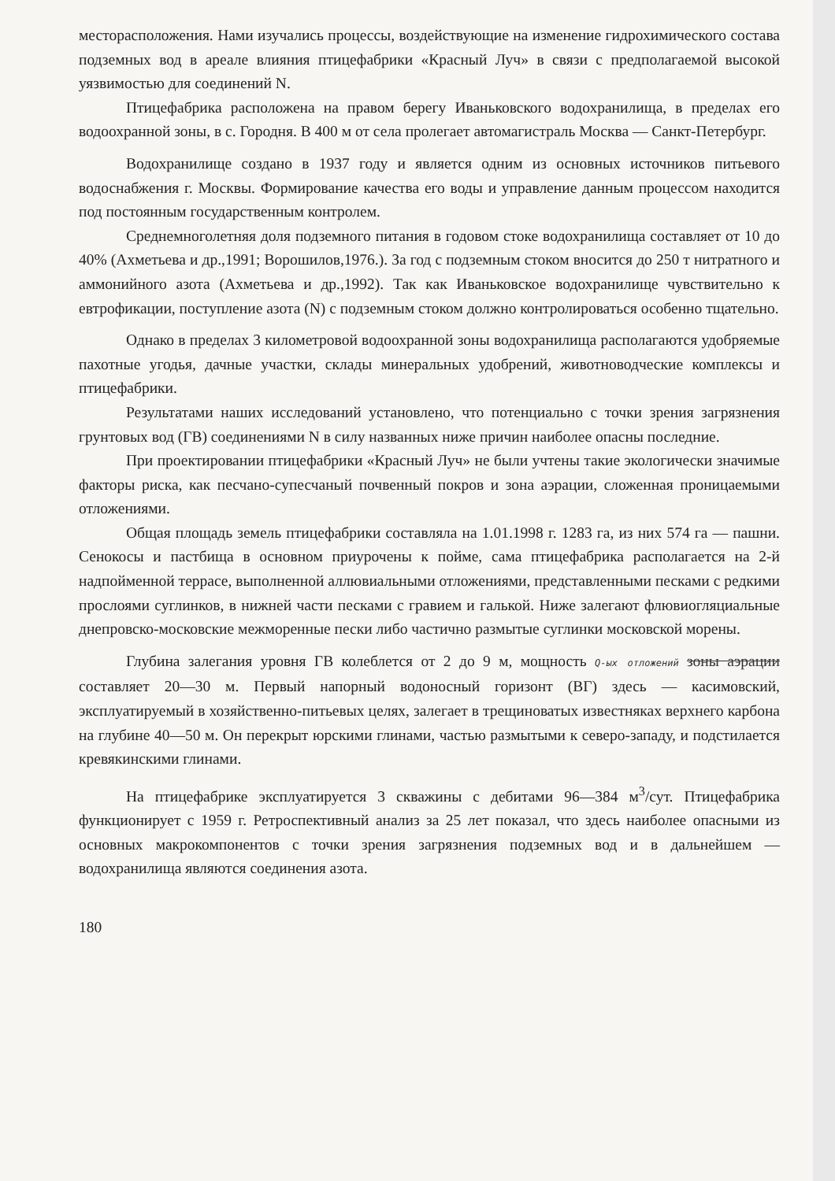месторасположения. Нами изучались процессы, воздействующие на изменение гидрохимического состава подземных вод в ареале влияния птицефабрики «Красный Луч» в связи с предполагаемой высокой уязвимостью для соединений N.
Птицефабрика расположена на правом берегу Иваньковского водохранилища, в пределах его водоохранной зоны, в с. Городня. В 400 м от села пролегает автомагистраль Москва — Санкт-Петербург.
Водохранилище создано в 1937 году и является одним из основных источников питьевого водоснабжения г. Москвы. Формирование качества его воды и управление данным процессом находится под постоянным государственным контролем.
Среднемноголетняя доля подземного питания в годовом стоке водохранилища составляет от 10 до 40% (Ахметьева и др.,1991; Ворошилов,1976.). За год с подземным стоком вносится до 250 т нитратного и аммонийного азота (Ахметьева и др.,1992). Так как Иваньковское водохранилище чувствительно к евтрофикации, поступление азота (N) с подземным стоком должно контролироваться особенно тщательно.
Однако в пределах 3 километровой водоохранной зоны водохранилища располагаются удобряемые пахотные угодья, дачные участки, склады минеральных удобрений, животноводческие комплексы и птицефабрики.
Результатами наших исследований установлено, что потенциально с точки зрения загрязнения грунтовых вод (ГВ) соединениями N в силу названных ниже причин наиболее опасны последние.
При проектировании птицефабрики «Красный Луч» не были учтены такие экологически значимые факторы риска, как песчано-супесчаный почвенный покров и зона аэрации, сложенная проницаемыми отложениями.
Общая площадь земель птицефабрики составляла на 1.01.1998 г. 1283 га, из них 574 га — пашни. Сенокосы и пастбища в основном приурочены к пойме, сама птицефабрика располагается на 2-й надпойменной террасе, выполненной аллювиальными отложениями, представленными песками с редкими прослоями суглинков, в нижней части песками с гравием и галькой. Ниже залегают флювиогляциальные днепровско-московские межморенные пески либо частично размытые суглинки московской морены.
Глубина залегания уровня ГВ колеблется от 2 до 9 м, мощность Q-ых отложений зоны аэрации составляет 20—30 м. Первый напорный водоносный горизонт (ВГ) здесь — касимовский, эксплуатируемый в хозяйственно-питьевых целях, залегает в трещиноватых известняках верхнего карбона на глубине 40—50 м. Он перекрыт юрскими глинами, частью размытыми к северо-западу, и подстилается кревякинскими глинами.
На птицефабрике эксплуатируется 3 скважины с дебитами 96—384 м<sup>3</sup>/сут. Птицефабрика функционирует с 1959 г. Ретроспективный анализ за 25 лет показал, что здесь наиболее опасными из основных макрокомпонентов с точки зрения загрязнения подземных вод и в дальнейшем — водохранилища являются соединения азота.
180